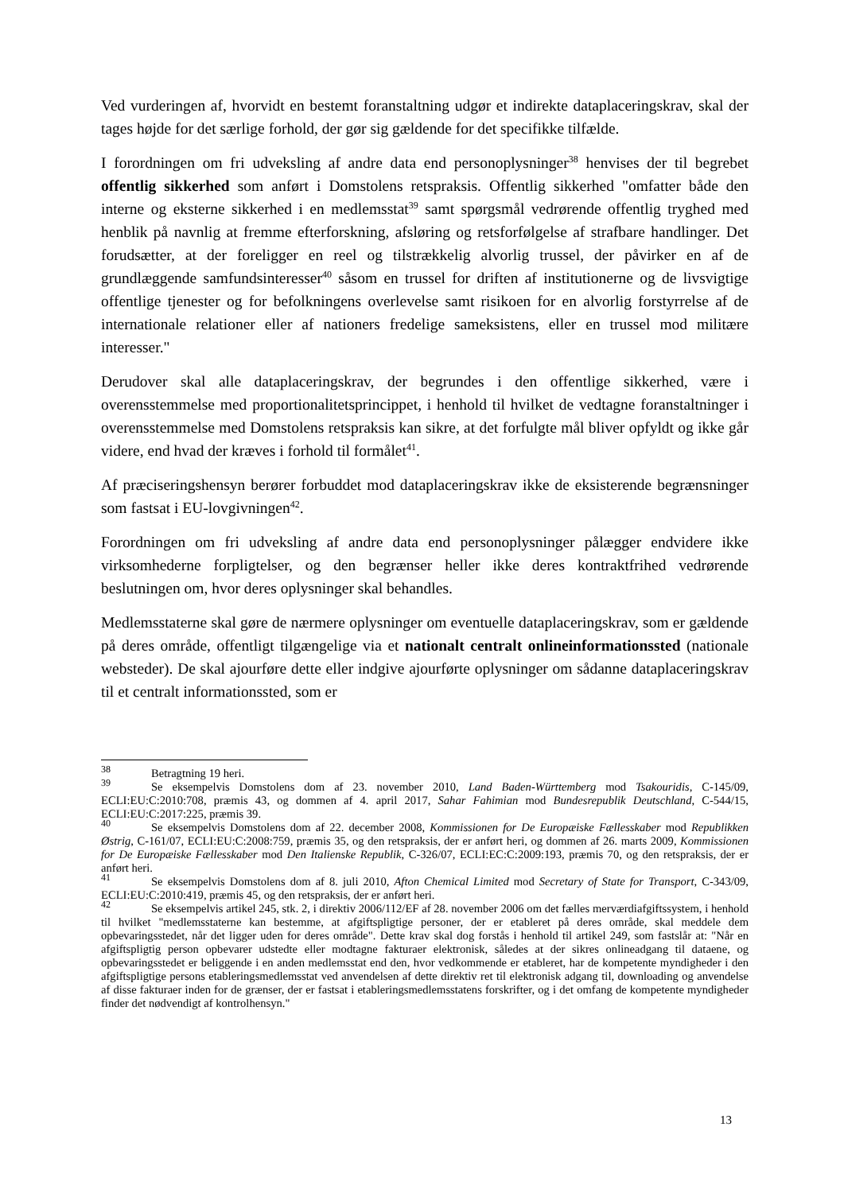Ved vurderingen af, hvorvidt en bestemt foranstaltning udgør et indirekte dataplaceringskrav, skal der tages højde for det særlige forhold, der gør sig gældende for det specifikke tilfælde.
I forordningen om fri udveksling af andre data end personoplysninger<sup>38</sup> henvises der til begrebet offentlig sikkerhed som anført i Domstolens retspraksis. Offentlig sikkerhed "omfatter både den interne og eksterne sikkerhed i en medlemsstat<sup>39</sup> samt spørgsmål vedrørende offentlig tryghed med henblik på navnlig at fremme efterforskning, afsløring og retsforfølgelse af strafbare handlinger. Det forudsætter, at der foreligger en reel og tilstrækkelig alvorlig trussel, der påvirker en af de grundlæggende samfundsinteresser<sup>40</sup> såsom en trussel for driften af institutionerne og de livsvigtige offentlige tjenester og for befolkningens overlevelse samt risikoen for en alvorlig forstyrrelse af de internationale relationer eller af nationers fredelige sameksistens, eller en trussel mod militære interesser."
Derudover skal alle dataplaceringskrav, der begrundes i den offentlige sikkerhed, være i overensstemmelse med proportionalitetsprincippet, i henhold til hvilket de vedtagne foranstaltninger i overensstemmelse med Domstolens retspraksis kan sikre, at det forfulgte mål bliver opfyldt og ikke går videre, end hvad der kræves i forhold til formålet<sup>41</sup>.
Af præciseringshensyn berører forbuddet mod dataplaceringskrav ikke de eksisterende begrænsninger som fastsat i EU-lovgivningen<sup>42</sup>.
Forordningen om fri udveksling af andre data end personoplysninger pålægger endvidere ikke virksomhederne forpligtelser, og den begrænser heller ikke deres kontraktfrihed vedrørende beslutningen om, hvor deres oplysninger skal behandles.
Medlemsstaterne skal gøre de nærmere oplysninger om eventuelle dataplaceringskrav, som er gældende på deres område, offentligt tilgængelige via et nationalt centralt onlineinformationssted (nationale websteder). De skal ajourføre dette eller indgive ajourførte oplysninger om sådanne dataplaceringskrav til et centralt informationssted, som er
<sup>38</sup> Betragtning 19 heri.
<sup>39</sup> Se eksempelvis Domstolens dom af 23. november 2010, Land Baden-Württemberg mod Tsakouridis, C-145/09, ECLI:EU:C:2010:708, præmis 43, og dommen af 4. april 2017, Sahar Fahimian mod Bundesrepublik Deutschland, C-544/15, ECLI:EU:C:2017:225, præmis 39.
<sup>40</sup> Se eksempelvis Domstolens dom af 22. december 2008, Kommissionen for De Europæiske Fællesskaber mod Republikken Østrig, C-161/07, ECLI:EU:C:2008:759, præmis 35, og den retspraksis, der er anført heri, og dommen af 26. marts 2009, Kommissionen for De Europæiske Fællesskaber mod Den Italienske Republik, C-326/07, ECLI:EC:C:2009:193, præmis 70, og den retspraksis, der er anført heri.
<sup>41</sup> Se eksempelvis Domstolens dom af 8. juli 2010, Afton Chemical Limited mod Secretary of State for Transport, C-343/09, ECLI:EU:C:2010:419, præmis 45, og den retspraksis, der er anført heri.
<sup>42</sup> Se eksempelvis artikel 245, stk. 2, i direktiv 2006/112/EF af 28. november 2006 om det fælles merværdiafgiftssystem, i henhold til hvilket "medlemsstaterne kan bestemme, at afgiftspligtige personer, der er etableret på deres område, skal meddele dem opbevaringsstedet, når det ligger uden for deres område". Dette krav skal dog forstås i henhold til artikel 249, som fastslår at: "Når en afgiftspligtig person opbevarer udstedte eller modtagne fakturaer elektronisk, således at der sikres onlineadgang til dataene, og opbevaringsstedet er beliggende i en anden medlemsstat end den, hvor vedkommende er etableret, har de kompetente myndigheder i den afgiftspligtige persons etableringsmedlemsstat ved anvendelsen af dette direktiv ret til elektronisk adgang til, downloading og anvendelse af disse fakturaer inden for de grænser, der er fastsat i etableringsmedlemsstatens forskrifter, og i det omfang de kompetente myndigheder finder det nødvendigt af kontrolhensyn."
13